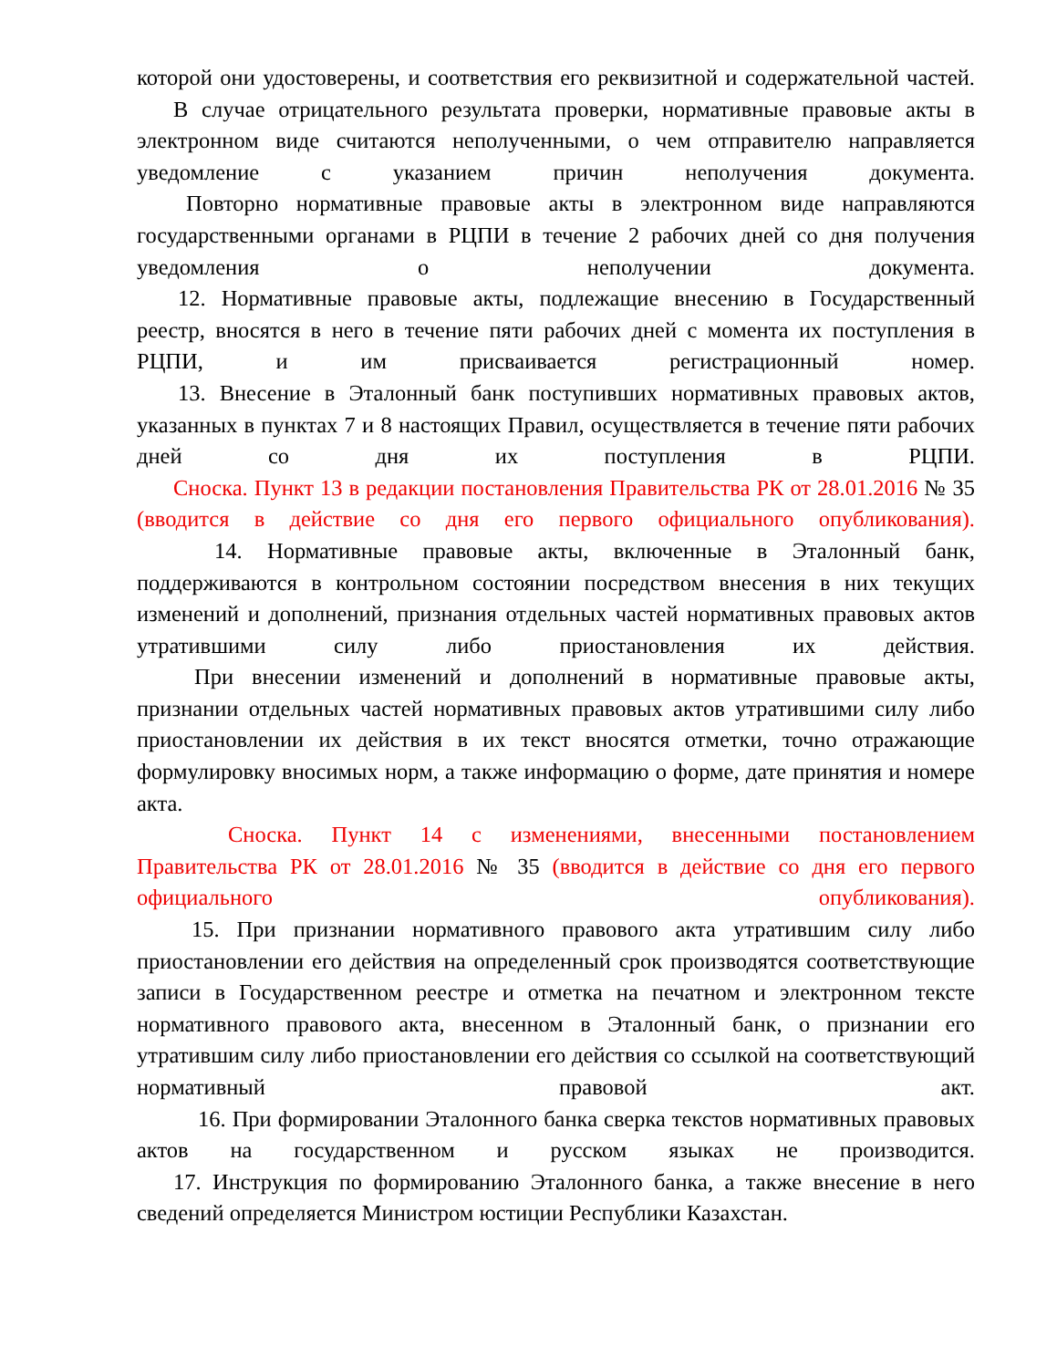которой они удостоверены, и соответствия его реквизитной и содержательной частей.
В случае отрицательного результата проверки, нормативные правовые акты в электронном виде считаются неполученными, о чем отправителю направляется уведомление с указанием причин неполучения документа.
Повторно нормативные правовые акты в электронном виде направляются государственными органами в РЦПИ в течение 2 рабочих дней со дня получения уведомления о неполучении документа.
12. Нормативные правовые акты, подлежащие внесению в Государственный реестр, вносятся в него в течение пяти рабочих дней с момента их поступления в РЦПИ, и им присваивается регистрационный номер.
13. Внесение в Эталонный банк поступивших нормативных правовых актов, указанных в пунктах 7 и 8 настоящих Правил, осуществляется в течение пяти рабочих дней со дня их поступления в РЦПИ.
Сноска. Пункт 13 в редакции постановления Правительства РК от 28.01.2016 № 35 (вводится в действие со дня его первого официального опубликования).
14. Нормативные правовые акты, включенные в Эталонный банк, поддерживаются в контрольном состоянии посредством внесения в них текущих изменений и дополнений, признания отдельных частей нормативных правовых актов утратившими силу либо приостановления их действия.
При внесении изменений и дополнений в нормативные правовые акты, признании отдельных частей нормативных правовых актов утратившими силу либо приостановлении их действия в их текст вносятся отметки, точно отражающие формулировку вносимых норм, а также информацию о форме, дате принятия и номере акта.
Сноска. Пункт 14 с изменениями, внесенными постановлением Правительства РК от 28.01.2016 № 35 (вводится в действие со дня его первого официального опубликования).
15. При признании нормативного правового акта утратившим силу либо приостановлении его действия на определенный срок производятся соответствующие записи в Государственном реестре и отметка на печатном и электронном тексте нормативного правового акта, внесенном в Эталонный банк, о признании его утратившим силу либо приостановлении его действия со ссылкой на соответствующий нормативный правовой акт.
16. При формировании Эталонного банка сверка текстов нормативных правовых актов на государственном и русском языках не производится.
17. Инструкция по формированию Эталонного банка, а также внесение в него сведений определяется Министром юстиции Республики Казахстан.